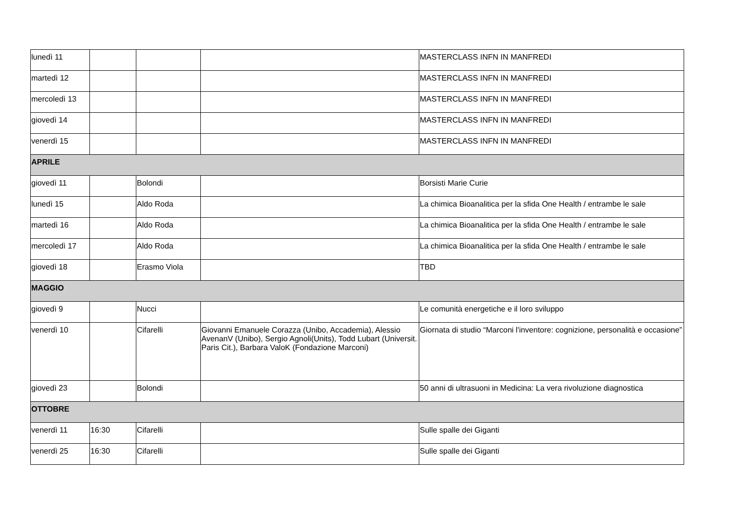| lunedì 11 | | | | MASTERCLASS INFN IN MANFREDI |
| martedì 12 | | | | MASTERCLASS INFN IN MANFREDI |
| mercoledì 13 | | | | MASTERCLASS INFN IN MANFREDI |
| giovedì 14 | | | | MASTERCLASS INFN IN MANFREDI |
| venerdì 15 | | | | MASTERCLASS INFN IN MANFREDI |
| APRILE | | | | |
| giovedì 11 | | Bolondi | | Borsisti Marie Curie |
| lunedì 15 | | Aldo Roda | | La chimica Bioanalitica per la sfida One Health / entrambe le sale |
| martedì 16 | | Aldo Roda | | La chimica Bioanalitica per la sfida One Health / entrambe le sale |
| mercoledì 17 | | Aldo Roda | | La chimica Bioanalitica per la sfida One Health / entrambe le sale |
| giovedì 18 | | Erasmo Viola | | TBD |
| MAGGIO | | | | |
| giovedì 9 | | Nucci | | Le comunità energetiche e il loro sviluppo |
| venerdì 10 | | Cifarelli | Giovanni Emanuele Corazza (Unibo, Accademia), Alessio AvenanV (Unibo), Sergio Agnoli(Units), Todd Lubart (Universit. Paris Cit.), Barbara ValoK (Fondazione Marconi) | Giornata di studio “Marconi l'inventore: cognizione, personalità e occasione” |
| giovedì 23 | | Bolondi | | 50 anni di ultrasuoni in Medicina: La vera rivoluzione diagnostica |
| OTTOBRE | | | | |
| venerdì 11 | 16:30 | Cifarelli | | Sulle spalle dei Giganti |
| venerdì 25 | 16:30 | Cifarelli | | Sulle spalle dei Giganti |